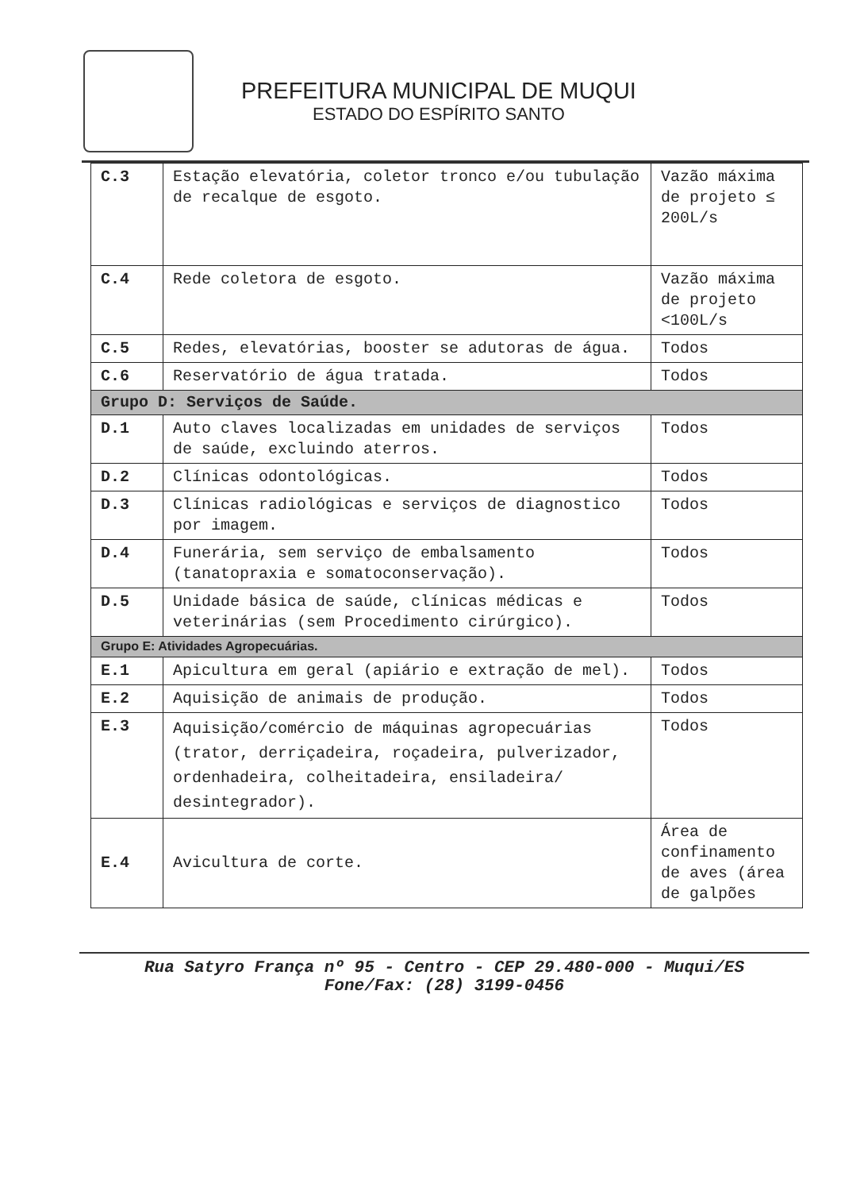PREFEITURA MUNICIPAL DE MUQUI
ESTADO DO ESPÍRITO SANTO
| C.3 | Estação elevatória, coletor tronco e/ou tubulação de recalque de esgoto. | Vazão máxima de projeto ≤ 200L/s |
| C.4 | Rede coletora de esgoto. | Vazão máxima de projeto <100L/s |
| C.5 | Redes, elevatórias, booster se adutoras de água. | Todos |
| C.6 | Reservatório de água tratada. | Todos |
| Grupo D: Serviços de Saúde. | | |
| D.1 | Auto claves localizadas em unidades de serviços de saúde, excluindo aterros. | Todos |
| D.2 | Clínicas odontológicas. | Todos |
| D.3 | Clínicas radiológicas e serviços de diagnostico por imagem. | Todos |
| D.4 | Funerária, sem serviço de embalsamento (tanatopraxia e somatoconservação). | Todos |
| D.5 | Unidade básica de saúde, clínicas médicas e veterinárias (sem Procedimento cirúrgico). | Todos |
| Grupo E: Atividades Agropecuárias. | | |
| E.1 | Apicultura em geral (apiário e extração de mel). | Todos |
| E.2 | Aquisição de animais de produção. | Todos |
| E.3 | Aquisição/comércio de máquinas agropecuárias (trator, derriçadeira, roçadeira, pulverizador, ordenhadeira, colheitadeira, ensiladeira/ desintegrador). | Todos |
| E.4 | Avicultura de corte. | Área de confinamento de aves (área de galpões |
Rua Satyro França nº 95 - Centro - CEP 29.480-000 - Muqui/ES
Fone/Fax: (28) 3199-0456